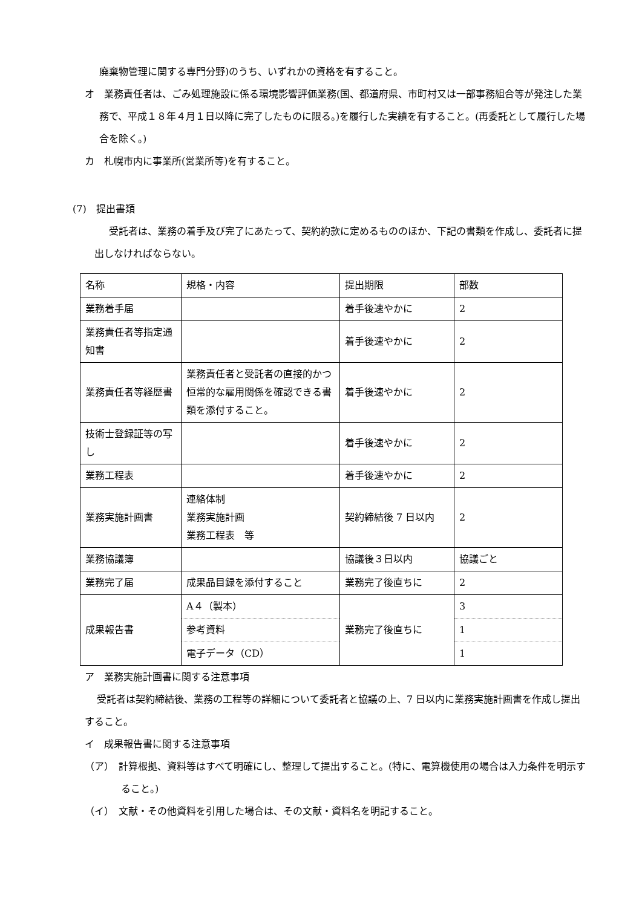廃棄物管理に関する専門分野)のうち、いずれかの資格を有すること。
オ　業務責任者は、ごみ処理施設に係る環境影響評価業務(国、都道府県、市町村又は一部事務組合等が発注した業務で、平成１８年４月１日以降に完了したものに限る。)を履行した実績を有すること。(再委託として履行した場合を除く。)
カ　札幌市内に事業所(営業所等)を有すること。
(7)　提出書類
受託者は、業務の着手及び完了にあたって、契約約款に定めるもののほか、下記の書類を作成し、委託者に提出しなければならない。
| 名称 | 規格・内容 | 提出期限 | 部数 |
| 業務着手届 | | 着手後速やかに | 2 |
| 業務責任者等指定通知書 | | 着手後速やかに | 2 |
| 業務責任者等経歴書 | 業務責任者と受託者の直接的かつ恒常的な雇用関係を確認できる書類を添付すること。 | 着手後速やかに | 2 |
| 技術士登録証等の写し | | 着手後速やかに | 2 |
| 業務工程表 | | 着手後速やかに | 2 |
| 業務実施計画書 | 連絡体制 業務実施計画 業務工程表 等 | 契約締結後 7 日以内 | 2 |
| 業務協議簿 | | 協議後３日以内 | 協議ごと |
| 業務完了届 | 成果品目録を添付すること | 業務完了後直ちに | 2 |
| 成果報告書 | A４（製本） | 業務完了後直ちに | 3 |
| | 参考資料 | | 1 |
| | 電子データ（CD） | | 1 |
ア　業務実施計画書に関する注意事項
受託者は契約締結後、業務の工程等の詳細について委託者と協議の上、7 日以内に業務実施計画書を作成し提出すること。
イ　成果報告書に関する注意事項
（ア）　計算根拠、資料等はすべて明確にし、整理して提出すること。(特に、電算機使用の場合は入力条件を明示すること。)
（イ）　文献・その他資料を引用した場合は、その文献・資料名を明記すること。